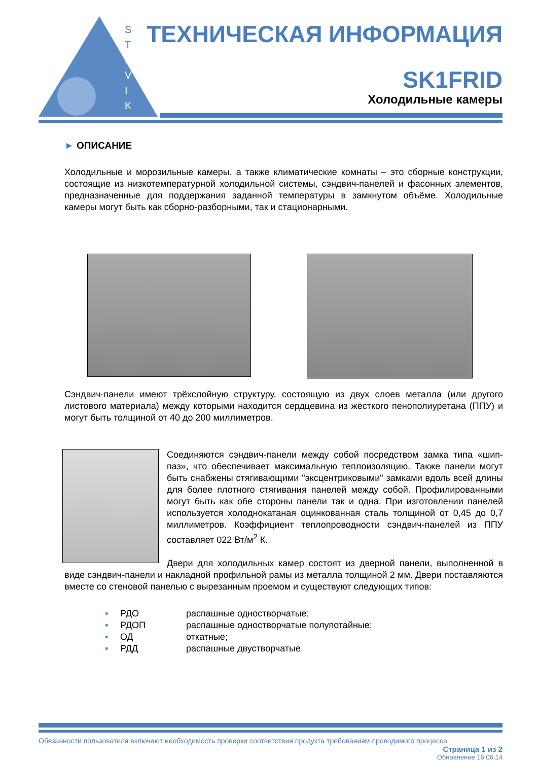S
T
E
V
I
K
ТЕХНИЧЕСКАЯ ИНФОРМАЦИЯ
SK1FRID
Холодильные камеры
► ОПИСАНИЕ
Холодильные и морозильные камеры, а также климатические комнаты – это сборные конструкции, состоящие из низкотемпературной холодильной системы, сэндвич-панелей и фасонных элементов, предназначенные для поддержания заданной температуры в замкнутом объёме. Холодильные камеры могут быть как сборно-разборными, так и стационарными.
Сэндвич-панели имеют трёхслойную структуру, состоящую из двух слоев металла (или другого листового материала) между которыми находится сердцевина из жёсткого пенополиуретана (ППУ) и могут быть толщиной от 40 до 200 миллиметров.
Соединяются сэндвич-панели между собой посредством замка типа «шип-паз», что обеспечивает максимальную теплоизоляцию. Также панели могут быть снабжены стягивающими "эксцентриковыми" замками вдоль всей длины для более плотного стягивания панелей между собой. Профилированными могут быть как обе стороны панели так и одна. При изготовлении панелей используется холоднокатаная оцинкованная сталь толщиной от 0,45 до 0,7 миллиметров. Коэффициент теплопроводности сэндвич-панелей из ППУ составляет 022 Вт/м<sup>2</sup> К.
Двери для холодильных камер состоят из дверной панели, выполненной в виде сэндвич-панели и накладной профильной рамы из металла толщиной 2 мм. Двери поставляются вместе со стеновой панелью с вырезанным проемом и существуют следующих типов:
▪ РДО распашные одностворчатые;
▪ РДОП распашные одностворчатые полупотайные;
▪ ОД откатные;
▪ РДД распашные двустворчатые
Обязанности пользователя включают необходимость проверки соответствия продукта требованиям проводимого процесса.
Страница 1 из 2
Обновление 16.06.14